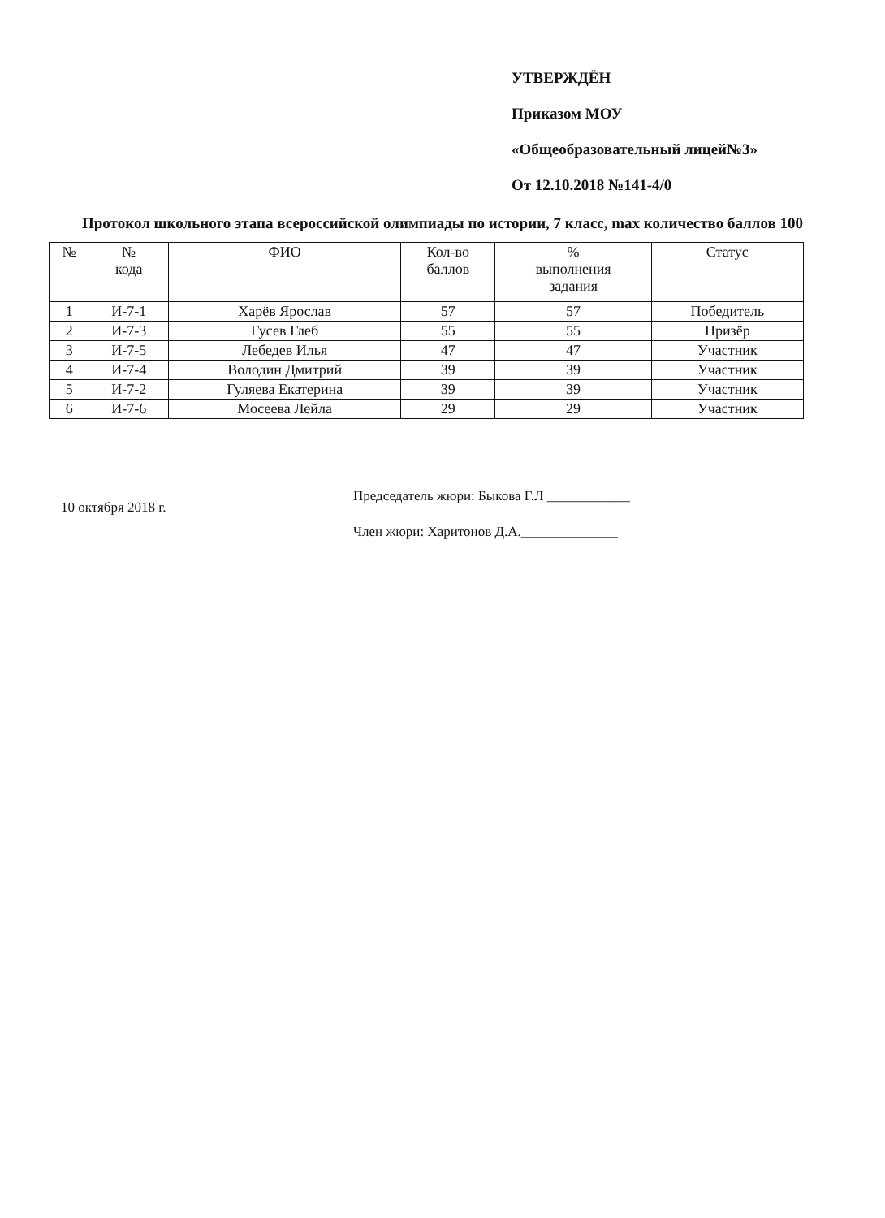УТВЕРЖДЁН
Приказом МОУ
«Общеобразовательный лицей№3»
От 12.10.2018 №141-4/0
Протокол школьного этапа всероссийской олимпиады по истории, 7 класс, max количество баллов 100
| № | № кода | ФИО | Кол-во баллов | % выполнения задания | Статус |
| --- | --- | --- | --- | --- | --- |
| 1 | И-7-1 | Харёв Ярослав | 57 | 57 | Победитель |
| 2 | И-7-3 | Гусев Глеб | 55 | 55 | Призёр |
| 3 | И-7-5 | Лебедев Илья | 47 | 47 | Участник |
| 4 | И-7-4 | Володин Дмитрий | 39 | 39 | Участник |
| 5 | И-7-2 | Гуляева Екатерина | 39 | 39 | Участник |
| 6 | И-7-6 | Мосеева Лейла | 29 | 29 | Участник |
10 октября 2018 г.
Председатель жюри: Быкова Г.Л ____________
Член жюри: Харитонов Д.А.______________